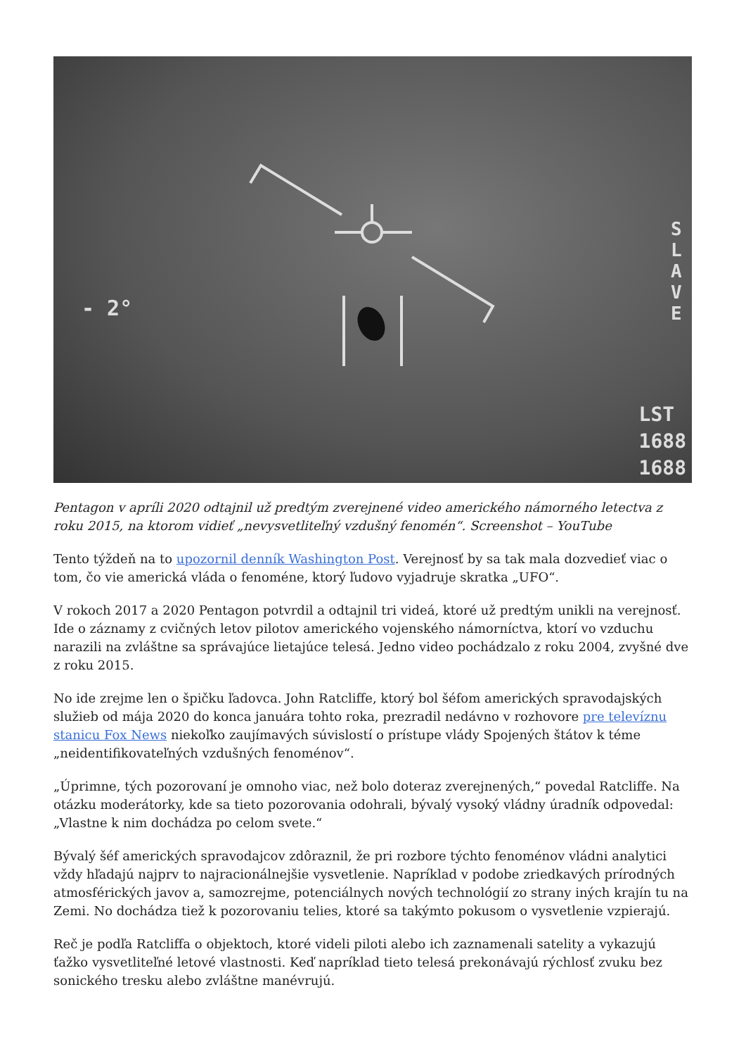- 2°
S L A V E
LST
1688
1688
Pentagon v apríli 2020 odtajnil už predtým zverejnené video amerického námorného letectva z roku 2015, na ktorom vidieť „nevysvetliteľný vzdušný fenomén“. Screenshot – YouTube
Tento týždeň na to upozornil denník Washington Post. Verejnosť by sa tak mala dozvedieť viac o tom, čo vie americká vláda o fenoméne, ktorý ľudovo vyjadruje skratka „UFO“.
V rokoch 2017 a 2020 Pentagon potvrdil a odtajnil tri videá, ktoré už predtým unikli na verejnosť. Ide o záznamy z cvičných letov pilotov amerického vojenského námorníctva, ktorí vo vzduchu narazili na zvláštne sa správajúce lietajúce telesá. Jedno video pochádzalo z roku 2004, zvyšné dve z roku 2015.
No ide zrejme len o špičku ľadovca. John Ratcliffe, ktorý bol šéfom amerických spravodajských služieb od mája 2020 do konca januára tohto roka, prezradil nedávno v rozhovore pre televíznu stanicu Fox News niekoľko zaujímavých súvislostí o prístupe vlády Spojených štátov k téme „neidentifikovateľných vzdušných fenoménov“.
„Úprimne, tých pozorovaní je omnoho viac, než bolo doteraz zverejnených,“ povedal Ratcliffe. Na otázku moderátorky, kde sa tieto pozorovania odohrali, bývalý vysoký vládny úradník odpovedal: „Vlastne k nim dochádza po celom svete.“
Bývalý šéf amerických spravodajcov zdôraznil, že pri rozbore týchto fenoménov vládni analytici vždy hľadajú najprv to najracionálnejšie vysvetlenie. Napríklad v podobe zriedkavých prírodných atmosférických javov a, samozrejme, potenciálnych nových technológií zo strany iných krajín tu na Zemi. No dochádza tiež k pozorovaniu telies, ktoré sa takýmto pokusom o vysvetlenie vzpierajú.
Reč je podľa Ratcliffa o objektoch, ktoré videli piloti alebo ich zaznamenali satelity a vykazujú ťažko vysvetliteľné letové vlastnosti. Keď napríklad tieto telesá prekonávajú rýchlosť zvuku bez sonického tresku alebo zvláštne manévrujú.